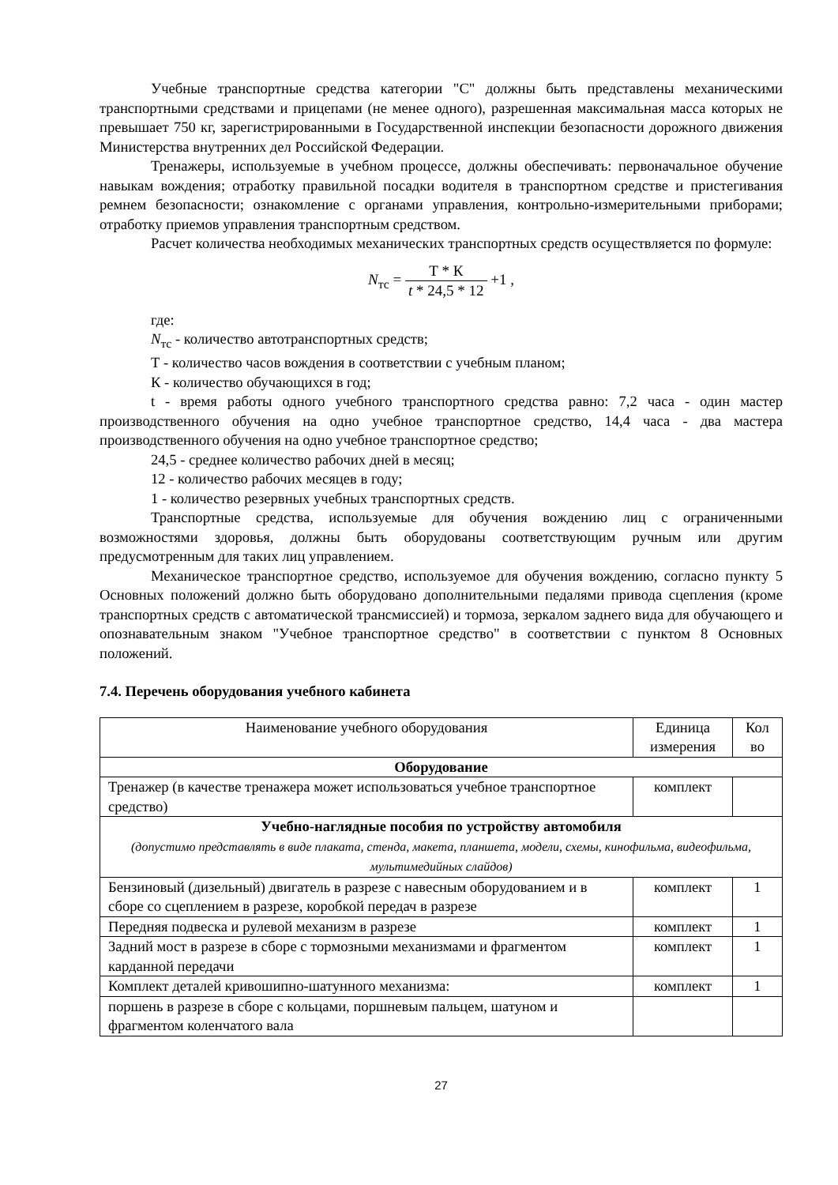Учебные транспортные средства категории "C" должны быть представлены механическими транспортными средствами и прицепами (не менее одного), разрешенная максимальная масса которых не превышает 750 кг, зарегистрированными в Государственной инспекции безопасности дорожного движения Министерства внутренних дел Российской Федерации.
Тренажеры, используемые в учебном процессе, должны обеспечивать: первоначальное обучение навыкам вождения; отработку правильной посадки водителя в транспортном средстве и пристегивания ремнем безопасности; ознакомление с органами управления, контрольно-измерительными приборами; отработку приемов управления транспортным средством.
Расчет количества необходимых механических транспортных средств осуществляется по формуле:
N<sub>тс</sub> = Т * К t * 24,5 * 12 +1 ,
где:
N<sub>тс</sub> - количество автотранспортных средств;
Т - количество часов вождения в соответствии с учебным планом;
К - количество обучающихся в год;
t - время работы одного учебного транспортного средства равно: 7,2 часа - один мастер производственного обучения на одно учебное транспортное средство, 14,4 часа - два мастера производственного обучения на одно учебное транспортное средство;
24,5 - среднее количество рабочих дней в месяц;
12 - количество рабочих месяцев в году;
1 - количество резервных учебных транспортных средств.
Транспортные средства, используемые для обучения вождению лиц с ограниченными возможностями здоровья, должны быть оборудованы соответствующим ручным или другим предусмотренным для таких лиц управлением.
Механическое транспортное средство, используемое для обучения вождению, согласно пункту 5 Основных положений должно быть оборудовано дополнительными педалями привода сцепления (кроме транспортных средств с автоматической трансмиссией) и тормоза, зеркалом заднего вида для обучающего и опознавательным знаком "Учебное транспортное средство" в соответствии с пунктом 8 Основных положений.
7.4. Перечень оборудования учебного кабинета
| Наименование учебного оборудования | Единица измерения | Кол во |
| --- | --- | --- |
| Оборудование | | |
| Тренажер (в качестве тренажера может использоваться учебное транспортное средство) | комплект | |
| Учебно-наглядные пособия по устройству автомобиля (допустимо представлять в виде плаката, стенда, макета, планшета, модели, схемы, кинофильма, видеофильма, мультимедийных слайдов) | | |
| Бензиновый (дизельный) двигатель в разрезе с навесным оборудованием и в сборе со сцеплением в разрезе, коробкой передач в разрезе | комплект | 1 |
| Передняя подвеска и рулевой механизм в разрезе | комплект | 1 |
| Задний мост в разрезе в сборе с тормозными механизмами и фрагментом карданной передачи | комплект | 1 |
| Комплект деталей кривошипно-шатунного механизма: | комплект | 1 |
| поршень в разрезе в сборе с кольцами, поршневым пальцем, шатуном и фрагментом коленчатого вала | | |
27